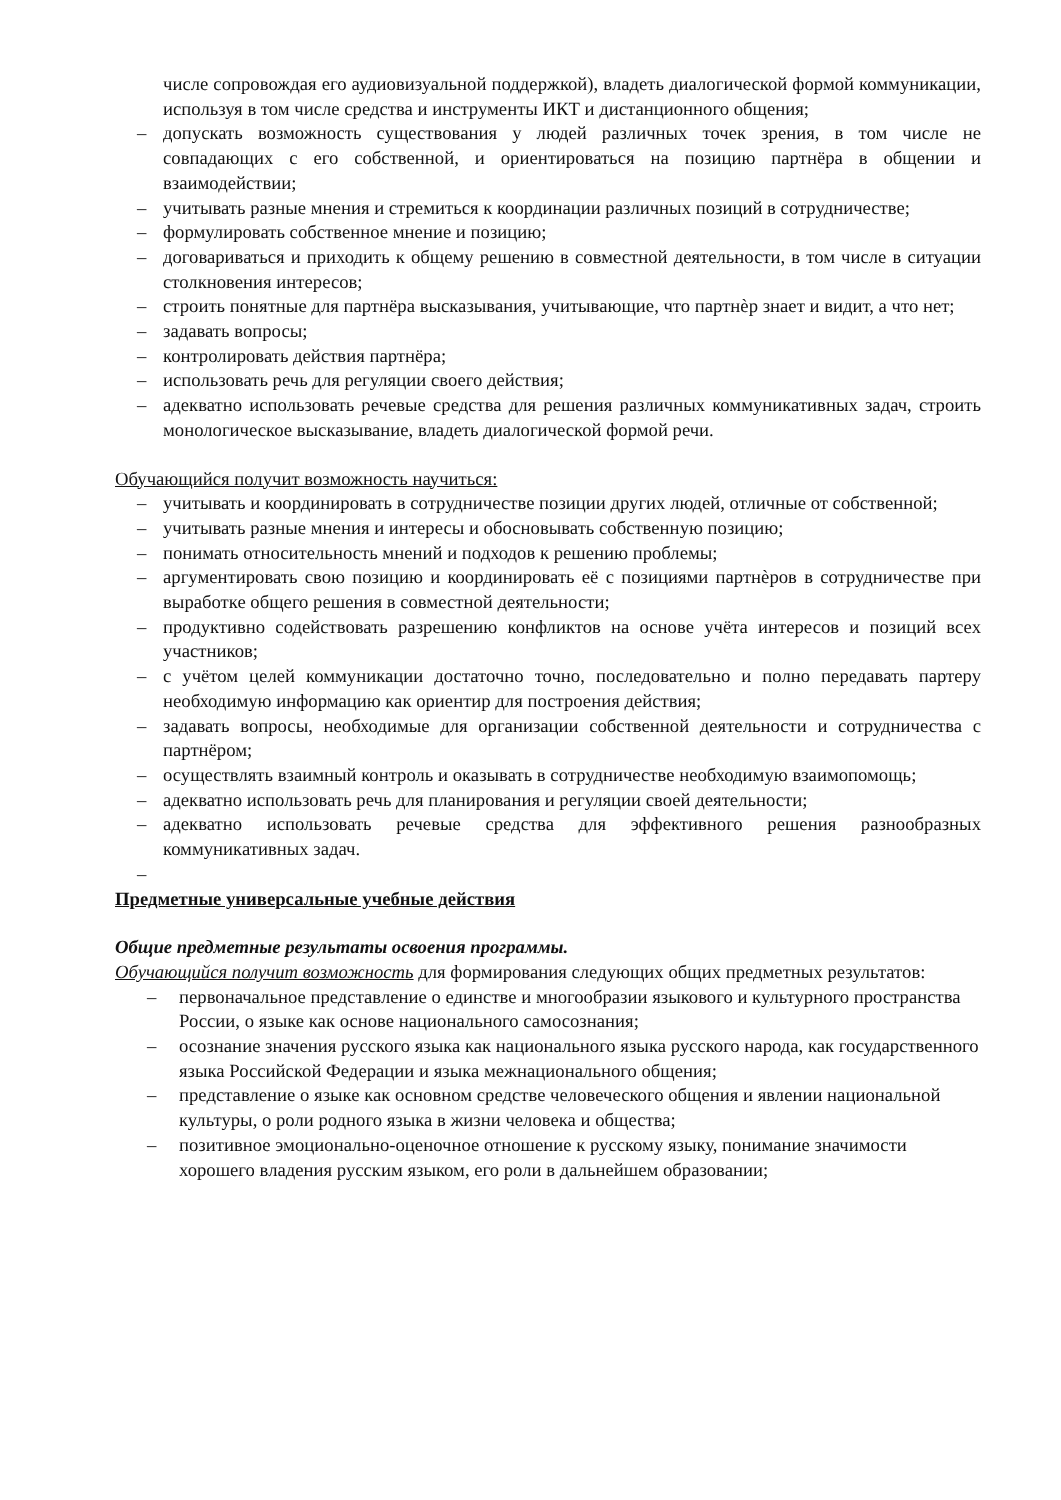числе сопровождая его аудиовизуальной поддержкой), владеть диалогической формой коммуникации, используя в том числе средства и инструменты ИКТ и дистанционного общения;
– допускать возможность существования у людей различных точек зрения, в том числе не совпадающих с его собственной, и ориентироваться на позицию партнёра в общении и взаимодействии;
– учитывать разные мнения и стремиться к координации различных позиций в сотрудничестве;
– формулировать собственное мнение и позицию;
– договариваться и приходить к общему решению в совместной деятельности, в том числе в ситуации столкновения интересов;
– строить понятные для партнёра высказывания, учитывающие, что партнѐр знает и видит, а что нет;
– задавать вопросы;
– контролировать действия партнёра;
– использовать речь для регуляции своего действия;
– адекватно использовать речевые средства для решения различных коммуникативных задач, строить монологическое высказывание, владеть диалогической формой речи.
Обучающийся получит возможность научиться:
– учитывать и координировать в сотрудничестве позиции других людей, отличные от собственной;
– учитывать разные мнения и интересы и обосновывать собственную позицию;
– понимать относительность мнений и подходов к решению проблемы;
– аргументировать свою позицию и координировать её с позициями партнѐров в сотрудничестве при выработке общего решения в совместной деятельности;
– продуктивно содействовать разрешению конфликтов на основе учёта интересов и позиций всех участников;
– с учётом целей коммуникации достаточно точно, последовательно и полно передавать партеру необходимую информацию как ориентир для построения действия;
– задавать вопросы, необходимые для организации собственной деятельности и сотрудничества с партнёром;
– осуществлять взаимный контроль и оказывать в сотрудничестве необходимую взаимопомощь;
– адекватно использовать речь для планирования и регуляции своей деятельности;
– адекватно использовать речевые средства для эффективного решения разнообразных коммуникативных задач.
–
Предметные универсальные учебные действия
Общие предметные результаты освоения программы.
Обучающийся получит возможность для формирования следующих общих предметных результатов:
– первоначальное представление о единстве и многообразии языкового и культурного пространства России, о языке как основе национального самосознания;
– осознание значения русского языка как национального языка русского народа, как государственного языка Российской Федерации и языка межнационального общения;
– представление о языке как основном средстве человеческого общения и явлении национальной культуры, о роли родного языка в жизни человека и общества;
– позитивное эмоционально-оценочное отношение к русскому языку, понимание значимости хорошего владения русским языком, его роли в дальнейшем образовании;